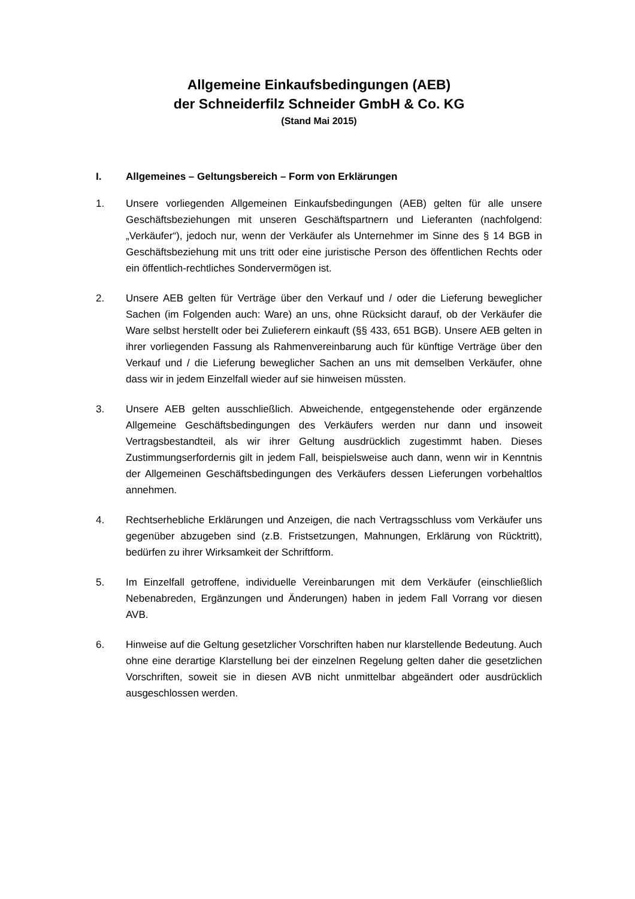Allgemeine Einkaufsbedingungen (AEB)
der Schneiderfilz Schneider GmbH & Co. KG
(Stand Mai 2015)
I. Allgemeines – Geltungsbereich – Form von Erklärungen
1. Unsere vorliegenden Allgemeinen Einkaufsbedingungen (AEB) gelten für alle unsere Geschäftsbeziehungen mit unseren Geschäftspartnern und Lieferanten (nachfolgend: „Verkäufer“), jedoch nur, wenn der Verkäufer als Unternehmer im Sinne des § 14 BGB in Geschäftsbeziehung mit uns tritt oder eine juristische Person des öffentlichen Rechts oder ein öffentlich-rechtliches Sondervermögen ist.
2. Unsere AEB gelten für Verträge über den Verkauf und / oder die Lieferung beweglicher Sachen (im Folgenden auch: Ware) an uns, ohne Rücksicht darauf, ob der Verkäufer die Ware selbst herstellt oder bei Zulieferern einkauft (§§ 433, 651 BGB). Unsere AEB gelten in ihrer vorliegenden Fassung als Rahmenvereinbarung auch für künftige Verträge über den Verkauf und / die Lieferung beweglicher Sachen an uns mit demselben Verkäufer, ohne dass wir in jedem Einzelfall wieder auf sie hinweisen müssten.
3. Unsere AEB gelten ausschließlich. Abweichende, entgegenstehende oder ergänzende Allgemeine Geschäftsbedingungen des Verkäufers werden nur dann und insoweit Vertragsbestandteil, als wir ihrer Geltung ausdrücklich zugestimmt haben. Dieses Zustimmungserfordernis gilt in jedem Fall, beispielsweise auch dann, wenn wir in Kenntnis der Allgemeinen Geschäftsbedingungen des Verkäufers dessen Lieferungen vorbehaltlos annehmen.
4. Rechtserhebliche Erklärungen und Anzeigen, die nach Vertragsschluss vom Verkäufer uns gegenüber abzugeben sind (z.B. Fristsetzungen, Mahnungen, Erklärung von Rücktritt), bedürfen zu ihrer Wirksamkeit der Schriftform.
5. Im Einzelfall getroffene, individuelle Vereinbarungen mit dem Verkäufer (einschließlich Nebenabreden, Ergänzungen und Änderungen) haben in jedem Fall Vorrang vor diesen AVB.
6. Hinweise auf die Geltung gesetzlicher Vorschriften haben nur klarstellende Bedeutung. Auch ohne eine derartige Klarstellung bei der einzelnen Regelung gelten daher die gesetzlichen Vorschriften, soweit sie in diesen AVB nicht unmittelbar abgeändert oder ausdrücklich ausgeschlossen werden.